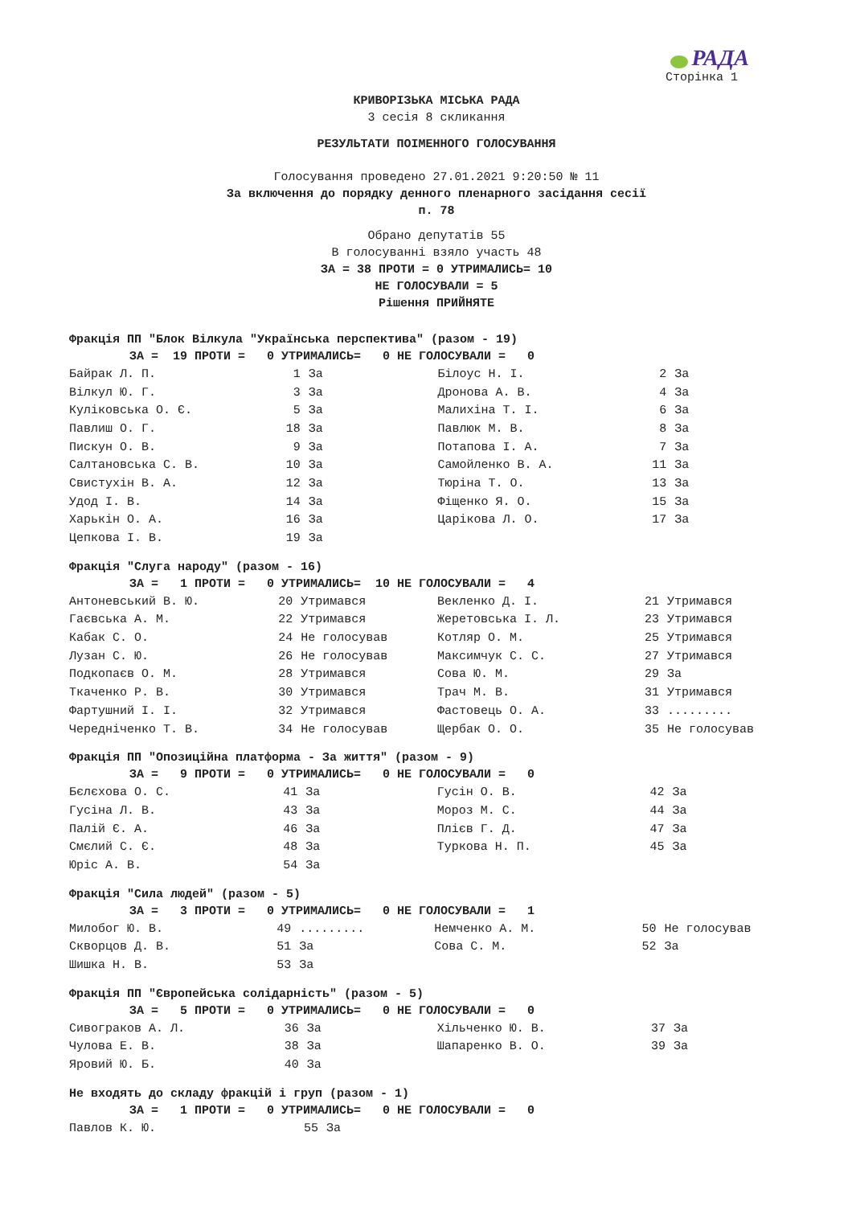РАДА
Сторінка 1
КРИВОРІЗЬКА МІСЬКА РАДА
3 сесія 8 скликання
РЕЗУЛЬТАТИ ПОІМЕННОГО ГОЛОСУВАННЯ
Голосування проведено 27.01.2021 9:20:50 № 11
За включення до порядку денного пленарного засідання сесії
п. 78
Обрано депутатів 55
В голосуванні взяло участь 48
ЗА = 38 ПРОТИ = 0 УТРИМАЛИСЬ= 10
НЕ ГОЛОСУВАЛИ = 5
Рішення ПРИЙНЯТЕ
Фракція ПП "Блок Вілкула "Українська перспектива" (разом - 19)
ЗА = 19 ПРОТИ = 0 УТРИМАЛИСЬ= 0 НЕ ГОЛОСУВАЛИ = 0
| Байрак Л. П. | 1 | За | Білоус Н. І. | 2 | За |
| Вілкул Ю. Г. | 3 | За | Дронова А. В. | 4 | За |
| Куліковська О. Є. | 5 | За | Малихіна Т. І. | 6 | За |
| Павлиш О. Г. | 18 | За | Павлюк М. В. | 8 | За |
| Пискун О. В. | 9 | За | Потапова І. А. | 7 | За |
| Салтановська С. В. | 10 | За | Самойленко В. А. | 11 | За |
| Свистухін В. А. | 12 | За | Тюріна Т. О. | 13 | За |
| Удод І. В. | 14 | За | Фіщенко Я. О. | 15 | За |
| Харькін О. А. | 16 | За | Царікова Л. О. | 17 | За |
| Цепкова І. В. | 19 | За | | | |
Фракція "Слуга народу" (разом - 16)
ЗА = 1 ПРОТИ = 0 УТРИМАЛИСЬ= 10 НЕ ГОЛОСУВАЛИ = 4
| Антоневський В. Ю. | 20 | Утримався | Векленко Д. І. | 21 | Утримався |
| Гаєвська А. М. | 22 | Утримався | Жеретовська І. Л. | 23 | Утримався |
| Кабак С. О. | 24 | Не голосував | Котляр О. М. | 25 | Утримався |
| Лузан С. Ю. | 26 | Не голосував | Максимчук С. С. | 27 | Утримався |
| Подкопаєв О. М. | 28 | Утримався | Сова Ю. М. | 29 | За |
| Ткаченко Р. В. | 30 | Утримався | Трач М. В. | 31 | Утримався |
| Фартушний І. І. | 32 | Утримався | Фастовець О. А. | 33 | ......... |
| Чередніченко Т. В. | 34 | Не голосував | Щербак О. О. | 35 | Не голосував |
Фракція ПП "Опозиційна платформа - За життя" (разом - 9)
ЗА = 9 ПРОТИ = 0 УТРИМАЛИСЬ= 0 НЕ ГОЛОСУВАЛИ = 0
| Бєлєхова О. С. | 41 | За | Гусін О. В. | 42 | За |
| Гусіна Л. В. | 43 | За | Мороз М. С. | 44 | За |
| Палій Є. А. | 46 | За | Плієв Г. Д. | 47 | За |
| Смєлий С. Є. | 48 | За | Туркова Н. П. | 45 | За |
| Юріс А. В. | 54 | За | | | |
Фракція "Сила людей" (разом - 5)
ЗА = 3 ПРОТИ = 0 УТРИМАЛИСЬ= 0 НЕ ГОЛОСУВАЛИ = 1
| Милобог Ю. В. | 49 | ......... | Немченко А. М. | 50 | Не голосував |
| Скворцов Д. В. | 51 | За | Сова С. М. | 52 | За |
| Шишка Н. В. | 53 | За | | | |
Фракція ПП "Європейська солідарність" (разом - 5)
ЗА = 5 ПРОТИ = 0 УТРИМАЛИСЬ= 0 НЕ ГОЛОСУВАЛИ = 0
| Сивограков А. Л. | 36 | За | Хільченко Ю. В. | 37 | За |
| Чулова Е. В. | 38 | За | Шапаренко В. О. | 39 | За |
| Яровий Ю. Б. | 40 | За | | | |
Не входять до складу фракцій і груп (разом - 1)
ЗА = 1 ПРОТИ = 0 УТРИМАЛИСЬ= 0 НЕ ГОЛОСУВАЛИ = 0
| Павлов К. Ю. | 55 | За | | | |